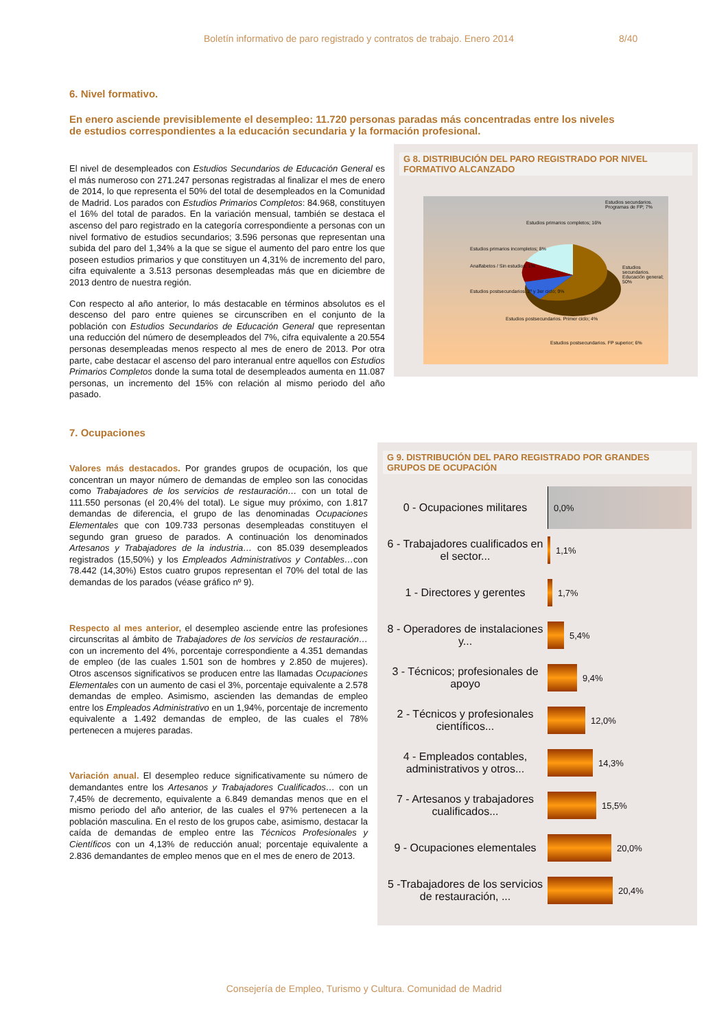Boletín informativo de paro registrado y contratos de trabajo. Enero 2014 8/40
6. Nivel formativo.
En enero asciende previsiblemente el desempleo: 11.720 personas paradas más concentradas entre los niveles de estudios correspondientes a la educación secundaria y la formación profesional.
El nivel de desempleados con Estudios Secundarios de Educación General es el más numeroso con 271.247 personas registradas al finalizar el mes de enero de 2014, lo que representa el 50% del total de desempleados en la Comunidad de Madrid. Los parados con Estudios Primarios Completos: 84.968, constituyen el 16% del total de parados. En la variación mensual, también se destaca el ascenso del paro registrado en la categoría correspondiente a personas con un nivel formativo de estudios secundarios; 3.596 personas que representan una subida del paro del 1,34% a la que se sigue el aumento del paro entre los que poseen estudios primarios y que constituyen un 4,31% de incremento del paro, cifra equivalente a 3.513 personas desempleadas más que en diciembre de 2013 dentro de nuestra región.
Con respecto al año anterior, lo más destacable en términos absolutos es el descenso del paro entre quienes se circunscriben en el conjunto de la población con Estudios Secundarios de Educación General que representan una reducción del número de desempleados del 7%, cifra equivalente a 20.554 personas desempleadas menos respecto al mes de enero de 2013. Por otra parte, cabe destacar el ascenso del paro interanual entre aquellos con Estudios Primarios Completos donde la suma total de desempleados aumenta en 11.087 personas, un incremento del 15% con relación al mismo periodo del año pasado.
G 8. DISTRIBUCIÓN DEL PARO REGISTRADO POR NIVEL FORMATIVO ALCANZADO
Estudios primarios completos; 16%
Estudios secundarios. Programas de FP; 7%
Estudios primarios incompletos; 8%
Analfabetos / Sin estudios; 1% Estudios secundarios. Educación general; 50%
Estudios postsecundarios. 2º y 3er ciclo; 9%
Estudios postsecundarios. Primer ciclo; 4%
Estudios postsecundarios. FP superior; 6%
7. Ocupaciones
Valores más destacados. Por grandes grupos de ocupación, los que concentran un mayor número de demandas de empleo son las conocidas como Trabajadores de los servicios de restauración… con un total de 111.550 personas (el 20,4% del total). Le sigue muy próximo, con 1.817 demandas de diferencia, el grupo de las denominadas Ocupaciones Elementales que con 109.733 personas desempleadas constituyen el segundo gran grueso de parados. A continuación los denominados Artesanos y Trabajadores de la industria… con 85.039 desempleados registrados (15,50%) y los Empleados Administrativos y Contables…con 78.442 (14,30%) Estos cuatro grupos representan el 70% del total de las demandas de los parados (véase gráfico nº 9).
Respecto al mes anterior, el desempleo asciende entre las profesiones circunscritas al ámbito de Trabajadores de los servicios de restauración… con un incremento del 4%, porcentaje correspondiente a 4.351 demandas de empleo (de las cuales 1.501 son de hombres y 2.850 de mujeres). Otros ascensos significativos se producen entre las llamadas Ocupaciones Elementales con un aumento de casi el 3%, porcentaje equivalente a 2.578 demandas de empleo. Asimismo, ascienden las demandas de empleo entre los Empleados Administrativo en un 1,94%, porcentaje de incremento equivalente a 1.492 demandas de empleo, de las cuales el 78% pertenecen a mujeres paradas.
Variación anual. El desempleo reduce significativamente su número de demandantes entre los Artesanos y Trabajadores Cualificados… con un 7,45% de decremento, equivalente a 6.849 demandas menos que en el mismo periodo del año anterior, de las cuales el 97% pertenecen a la población masculina. En el resto de los grupos cabe, asimismo, destacar la caída de demandas de empleo entre las Técnicos Profesionales y Científicos con un 4,13% de reducción anual; porcentaje equivalente a 2.836 demandantes de empleo menos que en el mes de enero de 2013.
G 9. DISTRIBUCIÓN DEL PARO REGISTRADO POR GRANDES GRUPOS DE OCUPACIÓN
0 - Ocupaciones militares
0,0%
6 - Trabajadores cualificados en el sector...
1,1%
1 - Directores y gerentes
1,7%
8 - Operadores de instalaciones y...
5,4%
3 - Técnicos; profesionales de apoyo
9,4%
2 - Técnicos y profesionales científicos...
12,0%
4 - Empleados contables, administrativos y otros...
14,3%
7 - Artesanos y trabajadores cualificados...
15,5%
9 - Ocupaciones elementales
20,0%
5 -Trabajadores de los servicios de restauración, ...
20,4%
Consejería de Empleo, Turismo y Cultura. Comunidad de Madrid